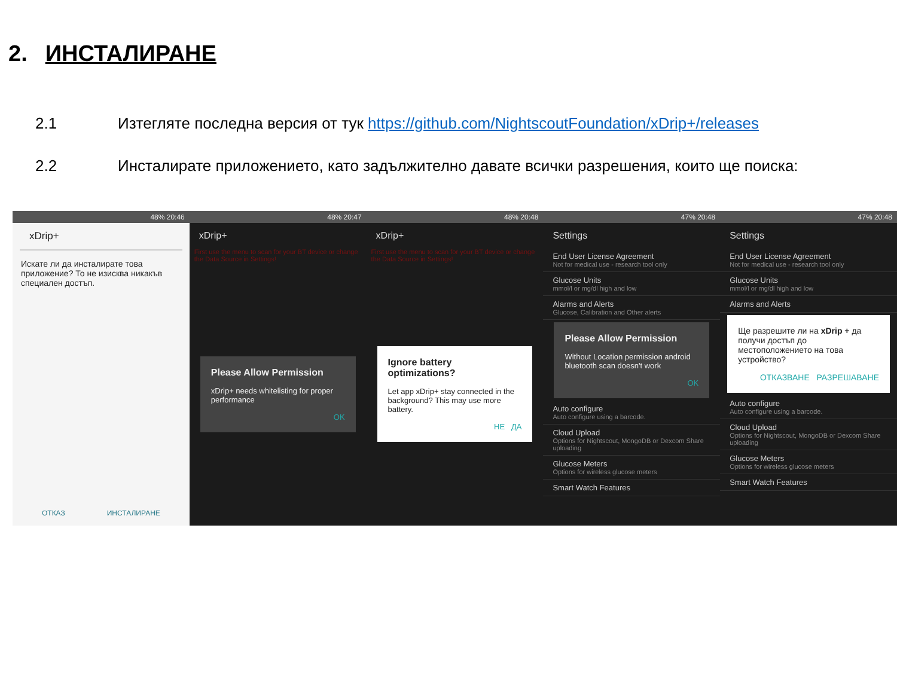2. ИНСТАЛИРАНЕ
2.1 Изтегляте последна версия от тук https://github.com/NightscoutFoundation/xDrip+/releases
2.2 Инсталирате приложението, като задължително давате всички разрешения, които ще поиска:
48% 20:46
xDrip+
Искате ли да инсталирате това приложение? То не изисква никакъв специален достъп.
ОТКАЗ ИНСТАЛИРАНЕ
48% 20:47
xDrip+
First use the menu to scan for your BT device or change the Data Source in Settings!
Please Allow Permission
xDrip+ needs whitelisting for proper performance
OK
48% 20:48
xDrip+
First use the menu to scan for your BT device or change the Data Source in Settings!
Ignore battery optimizations?
Let app xDrip+ stay connected in the background? This may use more battery.
НЕ ДА
47% 20:48
Settings
End User License Agreement
Not for medical use - research tool only
Glucose Units
mmol/l or mg/dl high and low
Alarms and Alerts
Glucose, Calibration and Other alerts
Please Allow Permission
Without Location permission android bluetooth scan doesn't work
OK
Auto configure
Auto configure using a barcode.
Cloud Upload
Options for Nightscout, MongoDB or Dexcom Share uploading
Glucose Meters
Options for wireless glucose meters
Smart Watch Features
47% 20:48
Settings
End User License Agreement
Not for medical use - research tool only
Glucose Units
mmol/l or mg/dl high and low
Alarms and Alerts
Ще разрешите ли на xDrip + да получи достъп до местоположението на това устройство?
ОТКАЗВАНЕ РАЗРЕШАВАНЕ
Auto configure
Auto configure using a barcode.
Cloud Upload
Options for Nightscout, MongoDB or Dexcom Share uploading
Glucose Meters
Options for wireless glucose meters
Smart Watch Features